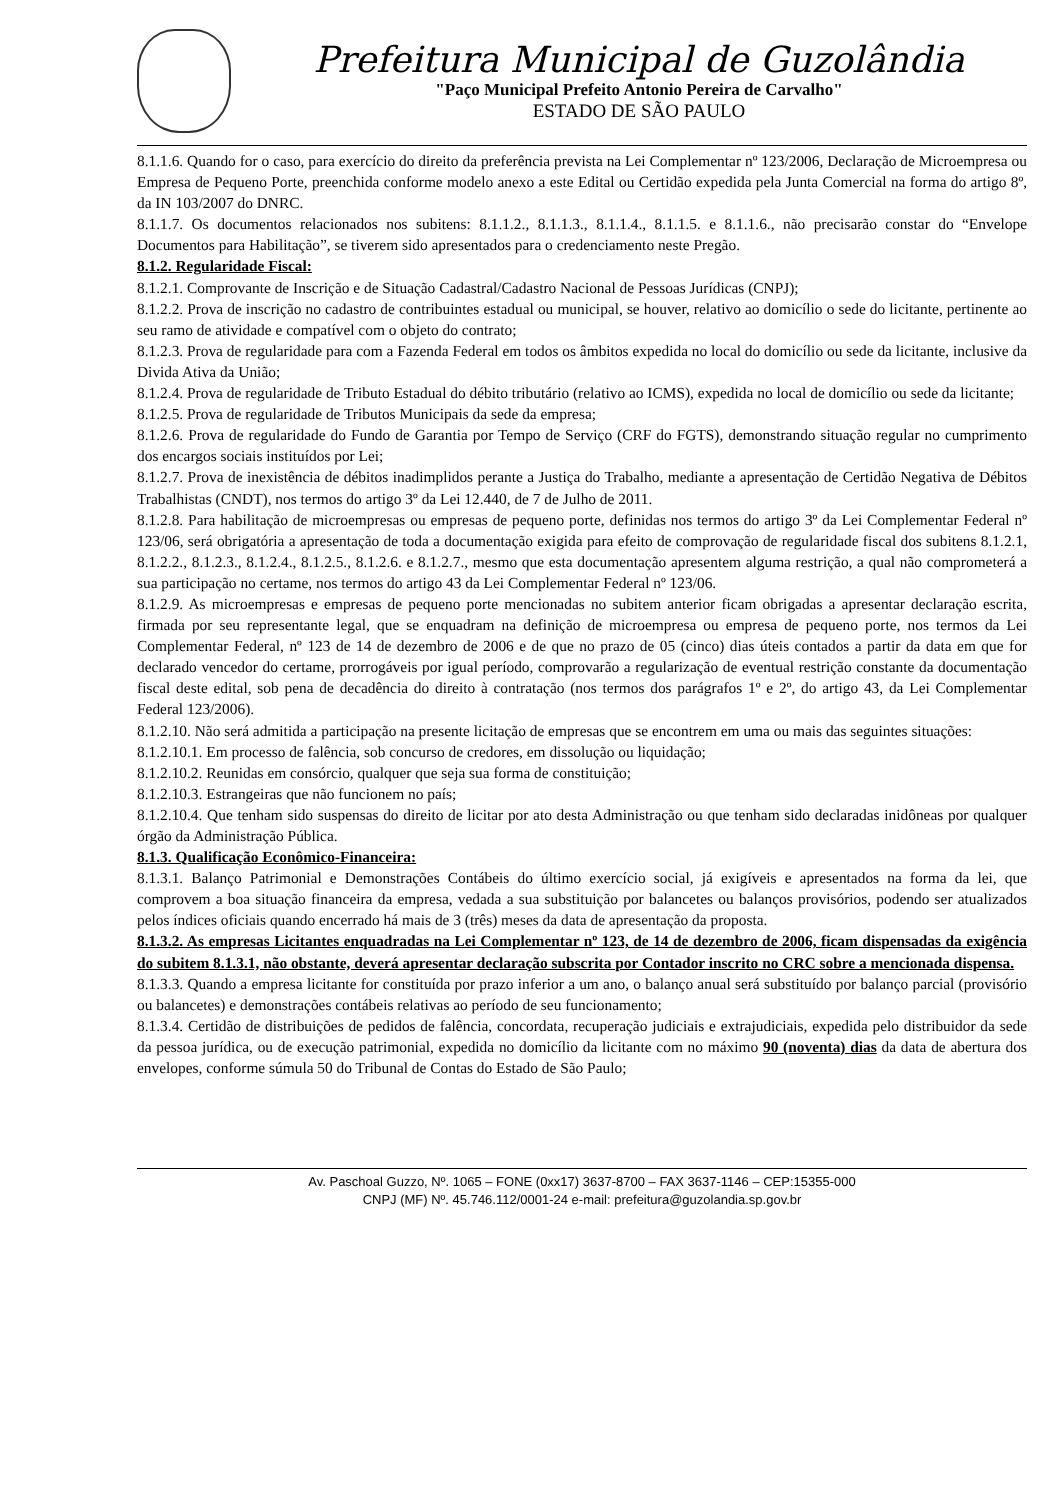Prefeitura Municipal de Guzolândia
"Paço Municipal Prefeito Antonio Pereira de Carvalho"
ESTADO DE SÃO PAULO
8.1.1.6. Quando for o caso, para exercício do direito da preferência prevista na Lei Complementar nº 123/2006, Declaração de Microempresa ou Empresa de Pequeno Porte, preenchida conforme modelo anexo a este Edital ou Certidão expedida pela Junta Comercial na forma do artigo 8º, da IN 103/2007 do DNRC.
8.1.1.7. Os documentos relacionados nos subitens: 8.1.1.2., 8.1.1.3., 8.1.1.4., 8.1.1.5. e 8.1.1.6., não precisarão constar do “Envelope Documentos para Habilitação”, se tiverem sido apresentados para o credenciamento neste Pregão.
8.1.2. Regularidade Fiscal:
8.1.2.1. Comprovante de Inscrição e de Situação Cadastral/Cadastro Nacional de Pessoas Jurídicas (CNPJ);
8.1.2.2. Prova de inscrição no cadastro de contribuintes estadual ou municipal, se houver, relativo ao domicílio o sede do licitante, pertinente ao seu ramo de atividade e compatível com o objeto do contrato;
8.1.2.3. Prova de regularidade para com a Fazenda Federal em todos os âmbitos expedida no local do domicílio ou sede da licitante, inclusive da Divida Ativa da União;
8.1.2.4. Prova de regularidade de Tributo Estadual do débito tributário (relativo ao ICMS), expedida no local de domicílio ou sede da licitante;
8.1.2.5. Prova de regularidade de Tributos Municipais da sede da empresa;
8.1.2.6. Prova de regularidade do Fundo de Garantia por Tempo de Serviço (CRF do FGTS), demonstrando situação regular no cumprimento dos encargos sociais instituídos por Lei;
8.1.2.7. Prova de inexistência de débitos inadimplidos perante a Justiça do Trabalho, mediante a apresentação de Certidão Negativa de Débitos Trabalhistas (CNDT), nos termos do artigo 3º da Lei 12.440, de 7 de Julho de 2011.
8.1.2.8. Para habilitação de microempresas ou empresas de pequeno porte, definidas nos termos do artigo 3º da Lei Complementar Federal nº 123/06, será obrigatória a apresentação de toda a documentação exigida para efeito de comprovação de regularidade fiscal dos subitens 8.1.2.1, 8.1.2.2., 8.1.2.3., 8.1.2.4., 8.1.2.5., 8.1.2.6. e 8.1.2.7., mesmo que esta documentação apresentem alguma restrição, a qual não comprometerá a sua participação no certame, nos termos do artigo 43 da Lei Complementar Federal nº 123/06.
8.1.2.9. As microempresas e empresas de pequeno porte mencionadas no subitem anterior ficam obrigadas a apresentar declaração escrita, firmada por seu representante legal, que se enquadram na definição de microempresa ou empresa de pequeno porte, nos termos da Lei Complementar Federal, nº 123 de 14 de dezembro de 2006 e de que no prazo de 05 (cinco) dias úteis contados a partir da data em que for declarado vencedor do certame, prorrogáveis por igual período, comprovarão a regularização de eventual restrição constante da documentação fiscal deste edital, sob pena de decadência do direito à contratação (nos termos dos parágrafos 1º e 2º, do artigo 43, da Lei Complementar Federal 123/2006).
8.1.2.10. Não será admitida a participação na presente licitação de empresas que se encontrem em uma ou mais das seguintes situações:
8.1.2.10.1. Em processo de falência, sob concurso de credores, em dissolução ou liquidação;
8.1.2.10.2. Reunidas em consórcio, qualquer que seja sua forma de constituição;
8.1.2.10.3. Estrangeiras que não funcionem no país;
8.1.2.10.4. Que tenham sido suspensas do direito de licitar por ato desta Administração ou que tenham sido declaradas inidôneas por qualquer órgão da Administração Pública.
8.1.3. Qualificação Econômico-Financeira:
8.1.3.1. Balanço Patrimonial e Demonstrações Contábeis do último exercício social, já exigíveis e apresentados na forma da lei, que comprovem a boa situação financeira da empresa, vedada a sua substituição por balancetes ou balanços provisórios, podendo ser atualizados pelos índices oficiais quando encerrado há mais de 3 (três) meses da data de apresentação da proposta.
8.1.3.2. As empresas Licitantes enquadradas na Lei Complementar nº 123, de 14 de dezembro de 2006, ficam dispensadas da exigência do subitem 8.1.3.1, não obstante, deverá apresentar declaração subscrita por Contador inscrito no CRC sobre a mencionada dispensa.
8.1.3.3. Quando a empresa licitante for constituída por prazo inferior a um ano, o balanço anual será substituído por balanço parcial (provisório ou balancetes) e demonstrações contábeis relativas ao período de seu funcionamento;
8.1.3.4. Certidão de distribuições de pedidos de falência, concordata, recuperação judiciais e extrajudiciais, expedida pelo distribuidor da sede da pessoa jurídica, ou de execução patrimonial, expedida no domicílio da licitante com no máximo 90 (noventa) dias da data de abertura dos envelopes, conforme súmula 50 do Tribunal de Contas do Estado de São Paulo;
Av. Paschoal Guzzo, Nº. 1065 – FONE (0xx17) 3637-8700 – FAX 3637-1146 – CEP:15355-000
CNPJ (MF) Nº. 45.746.112/0001-24 e-mail: prefeitura@guzolandia.sp.gov.br